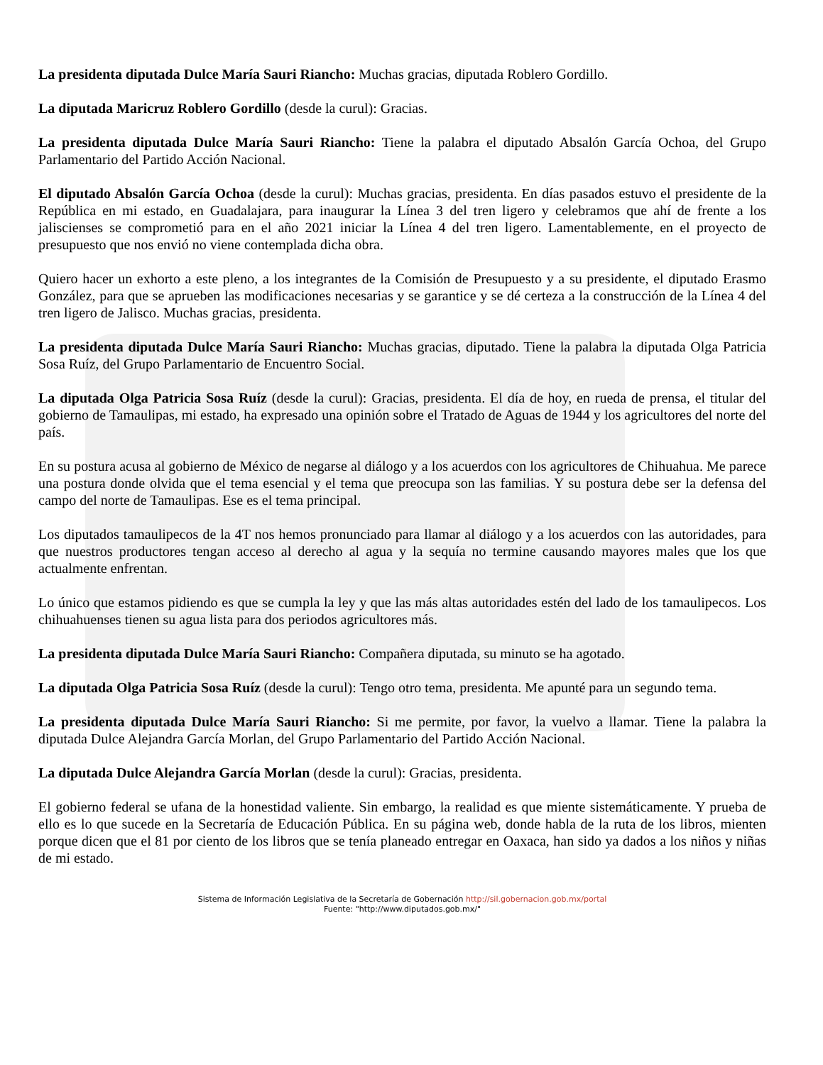La presidenta diputada Dulce María Sauri Riancho: Muchas gracias, diputada Roblero Gordillo.
La diputada Maricruz Roblero Gordillo (desde la curul): Gracias.
La presidenta diputada Dulce María Sauri Riancho: Tiene la palabra el diputado Absalón García Ochoa, del Grupo Parlamentario del Partido Acción Nacional.
El diputado Absalón García Ochoa (desde la curul): Muchas gracias, presidenta. En días pasados estuvo el presidente de la República en mi estado, en Guadalajara, para inaugurar la Línea 3 del tren ligero y celebramos que ahí de frente a los jaliscienses se comprometió para en el año 2021 iniciar la Línea 4 del tren ligero. Lamentablemente, en el proyecto de presupuesto que nos envió no viene contemplada dicha obra.
Quiero hacer un exhorto a este pleno, a los integrantes de la Comisión de Presupuesto y a su presidente, el diputado Erasmo González, para que se aprueben las modificaciones necesarias y se garantice y se dé certeza a la construcción de la Línea 4 del tren ligero de Jalisco. Muchas gracias, presidenta.
La presidenta diputada Dulce María Sauri Riancho: Muchas gracias, diputado. Tiene la palabra la diputada Olga Patricia Sosa Ruíz, del Grupo Parlamentario de Encuentro Social.
La diputada Olga Patricia Sosa Ruíz (desde la curul): Gracias, presidenta. El día de hoy, en rueda de prensa, el titular del gobierno de Tamaulipas, mi estado, ha expresado una opinión sobre el Tratado de Aguas de 1944 y los agricultores del norte del país.
En su postura acusa al gobierno de México de negarse al diálogo y a los acuerdos con los agricultores de Chihuahua. Me parece una postura donde olvida que el tema esencial y el tema que preocupa son las familias. Y su postura debe ser la defensa del campo del norte de Tamaulipas. Ese es el tema principal.
Los diputados tamaulipecos de la 4T nos hemos pronunciado para llamar al diálogo y a los acuerdos con las autoridades, para que nuestros productores tengan acceso al derecho al agua y la sequía no termine causando mayores males que los que actualmente enfrentan.
Lo único que estamos pidiendo es que se cumpla la ley y que las más altas autoridades estén del lado de los tamaulipecos. Los chihuahuenses tienen su agua lista para dos periodos agricultores más.
La presidenta diputada Dulce María Sauri Riancho: Compañera diputada, su minuto se ha agotado.
La diputada Olga Patricia Sosa Ruíz (desde la curul): Tengo otro tema, presidenta. Me apunté para un segundo tema.
La presidenta diputada Dulce María Sauri Riancho: Si me permite, por favor, la vuelvo a llamar. Tiene la palabra la diputada Dulce Alejandra García Morlan, del Grupo Parlamentario del Partido Acción Nacional.
La diputada Dulce Alejandra García Morlan (desde la curul): Gracias, presidenta.
El gobierno federal se ufana de la honestidad valiente. Sin embargo, la realidad es que miente sistemáticamente. Y prueba de ello es lo que sucede en la Secretaría de Educación Pública. En su página web, donde habla de la ruta de los libros, mienten porque dicen que el 81 por ciento de los libros que se tenía planeado entregar en Oaxaca, han sido ya dados a los niños y niñas de mi estado.
Sistema de Información Legislativa de la Secretaría de Gobernación http://sil.gobernacion.gob.mx/portal
Fuente: "http://www.diputados.gob.mx/"